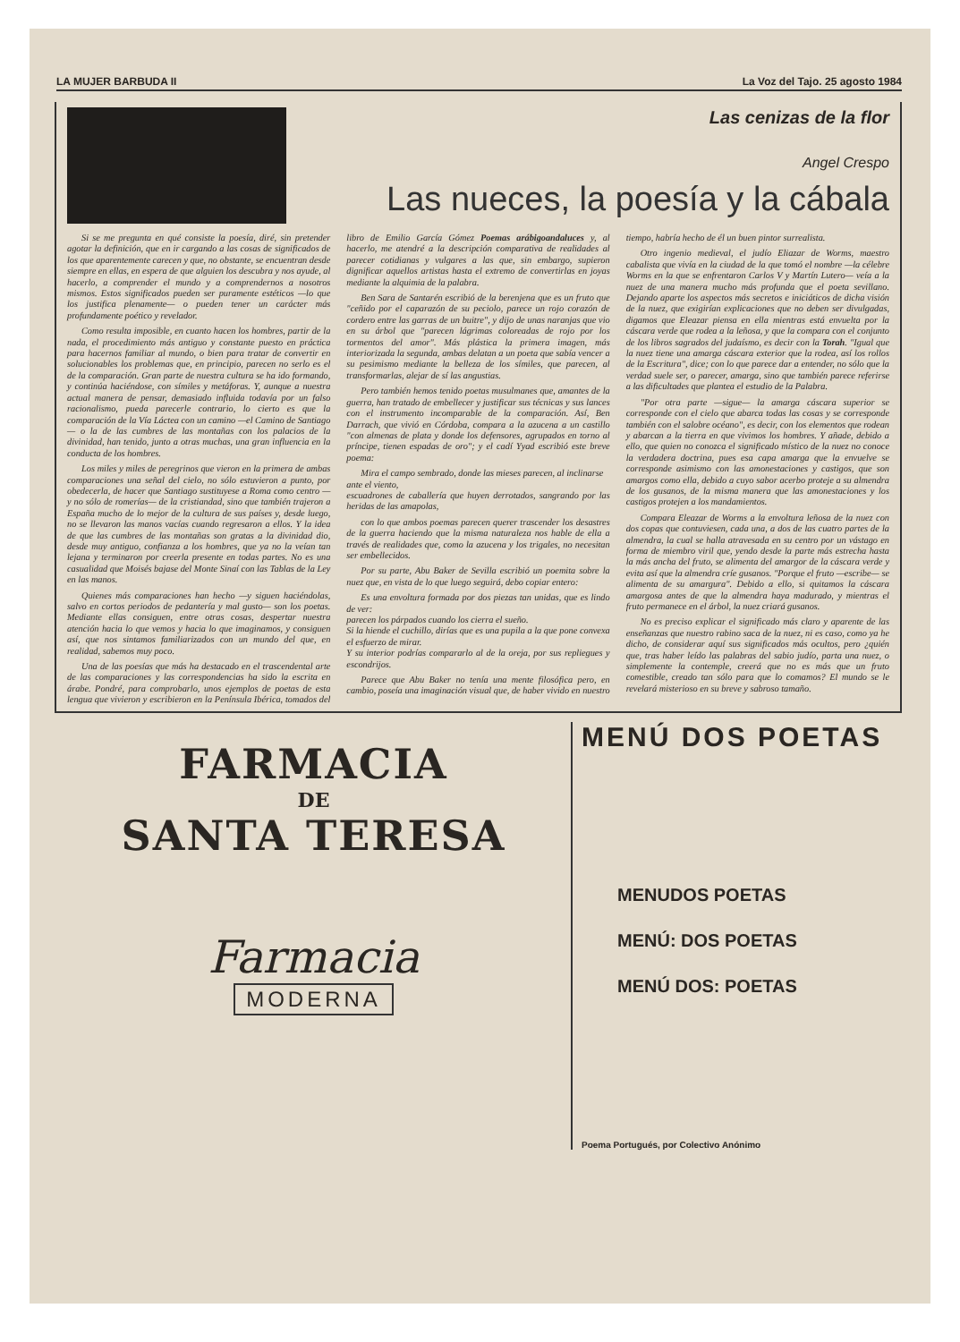LA MUJER BARBUDA II La Voz del Tajo. 25 agosto 1984
Las cenizas de la flor
Angel Crespo
Las nueces, la poesía y la cábala
Si se me pregunta en qué consiste la poesía, diré, sin pretender agotar la definición, que en ir cargando a las cosas de significados de los que aparentemente carecen y que, no obstante, se encuentran desde siempre en ellas, en espera de que alguien los descubra y nos ayude, al hacerlo, a comprender el mundo y a comprendernos a nosotros mismos. Estos significados pueden ser puramente estéticos —lo que los justifica plenamente— o pueden tener un carácter más profundamente poético y revelador.
Como resulta imposible, en cuanto hacen los hombres, partir de la nada, el procedimiento más antiguo y constante puesto en práctica para hacernos familiar al mundo, o bien para tratar de convertir en solucionables los problemas que, en principio, parecen no serlo es el de la comparación. Gran parte de nuestra cultura se ha ido formando, y continúa haciéndose, con símiles y metáforas. Y, aunque a nuestra actual manera de pensar, demasiado influida todavía por un falso racionalismo, pueda parecerle contrario, lo cierto es que la comparación de la Vía Láctea con un camino —el Camino de Santiago— o la de las cumbres de las montañas con los palacios de la divinidad, han tenido, junto a otras muchas, una gran influencia en la conducta de los hombres.
Los miles y miles de peregrinos que vieron en la primera de ambas comparaciones una señal del cielo, no sólo estuvieron a punto, por obedecerla, de hacer que Santiago sustituyese a Roma como centro —y no sólo de romerías— de la cristiandad, sino que también trajeron a España mucho de lo mejor de la cultura de sus países y, desde luego, no se llevaron las manos vacías cuando regresaron a ellos. Y la idea de que las cumbres de las montañas son gratas a la divinidad dio, desde muy antiguo, confianza a los hombres, que ya no la veían tan lejana y terminaron por creerla presente en todas partes. No es una casualidad que Moisés bajase del Monte Sinaí con las Tablas de la Ley en las manos.
Quienes más comparaciones han hecho —y siguen haciéndolas, salvo en cortos periodos de pedantería y mal gusto— son los poetas. Mediante ellas consiguen, entre otras cosas, despertar nuestra atención hacia lo que vemos y hacia lo que imaginamos, y consiguen así, que nos sintamos familiarizados con un mundo del que, en realidad, sabemos muy poco.
Una de las poesías que más ha destacado en el trascendental arte de las comparaciones y las correspondencias ha sido la escrita en árabe. Pondré, para comprobarlo, unos ejemplos de poetas de esta lengua que vivieron y escribieron en la Península Ibérica, tomados del libro de Emilio García Gómez Poemas arábigoandaluces y, al hacerlo, me atendré a la descripción comparativa de realidades al parecer cotidianas y vulgares a las que, sin embargo, supieron dignificar aquellos artistas hasta el extremo de convertirlas en joyas mediante la alquimia de la palabra.
Ben Sara de Santarén escribió de la berenjena que es un fruto que "ceñido por el caparazón de su peciolo, parece un rojo corazón de cordero entre las garras de un buitre", y dijo de unas naranjas que vio en su árbol que "parecen lágrimas coloreadas de rojo por los tormentos del amor". Más plástica la primera imagen, más interiorizada la segunda, ambas delatan a un poeta que sabía vencer a su pesimismo mediante la belleza de los símiles, que parecen, al transformarlas, alejar de sí las angustias.
Pero también hemos tenido poetas musulmanes que, amantes de la guerra, han tratado de embellecer y justificar sus técnicas y sus lances con el instrumento incomparable de la comparación. Así, Ben Darrach, que vivió en Córdoba, compara a la azucena a un castillo "con almenas de plata y donde los defensores, agrupados en torno al príncipe, tienen espadas de oro"; y el cadí Yyad escribió este breve poema:
Mira el campo sembrado, donde las mieses parecen, al inclinarse
ante el viento,
escuadrones de caballería que huyen derrotados, sangrando por las heridas de las amapolas,
con lo que ambos poemas parecen querer trascender los desastres de la guerra haciendo que la misma naturaleza nos hable de ella a través de realidades que, como la azucena y los trigales, no necesitan ser embellecidos.
Por su parte, Abu Baker de Sevilla escribió un poemita sobre la nuez que, en vista de lo que luego seguirá, debo copiar entero:
Es una envoltura formada por dos piezas tan unidas, que es lindo de ver:
parecen los párpados cuando los cierra el sueño.
Si la hiende el cuchillo, dirías que es una pupila a la que pone convexa el esfuerzo de mirar.
Y su interior podrías compararlo al de la oreja, por sus repliegues y escondrijos.
Parece que Abu Baker no tenía una mente filosófica pero, en cambio, poseía una imaginación visual que, de haber vivido en nuestro tiempo, habría hecho de él un buen pintor surrealista.
Otro ingenio medieval, el judío Eliazar de Worms, maestro cabalista que vivía en la ciudad de la que tomó el nombre —la célebre Worms en la que se enfrentaron Carlos V y Martín Lutero— veía a la nuez de una manera mucho más profunda que el poeta sevillano. Dejando aparte los aspectos más secretos e iniciáticos de dicha visión de la nuez, que exigirían explicaciones que no deben ser divulgadas, digamos que Eleazar piensa en ella mientras está envuelta por la cáscara verde que rodea a la leñosa, y que la compara con el conjunto de los libros sagrados del judaísmo, es decir con la Torah. "Igual que la nuez tiene una amarga cáscara exterior que la rodea, así los rollos de la Escritura", dice; con lo que parece dar a entender, no sólo que la verdad suele ser, o parecer, amarga, sino que también parece referirse a las dificultades que plantea el estudio de la Palabra.
"Por otra parte —sigue— la amarga cáscara superior se corresponde con el cielo que abarca todas las cosas y se corresponde también con el salobre océano", es decir, con los elementos que rodean y abarcan a la tierra en que vivimos los hombres. Y añade, debido a ello, que quien no conozca el significado místico de la nuez no conoce la verdadera doctrina, pues esa capa amarga que la envuelve se corresponde asimismo con las amonestaciones y castigos, que son amargos como ella, debido a cuyo sabor acerbo proteje a su almendra de los gusanos, de la misma manera que las amonestaciones y los castigos protejen a los mandamientos.
Compara Eleazar de Worms a la envoltura leñosa de la nuez con dos copas que contuviesen, cada una, a dos de las cuatro partes de la almendra, la cual se halla atravesada en su centro por un vástago en forma de miembro viril que, yendo desde la parte más estrecha hasta la más ancha del fruto, se alimenta del amargor de la cáscara verde y evita así que la almendra críe gusanos. "Porque el fruto —escribe— se alimenta de su amargura". Debido a ello, si quitamos la cáscara amargosa antes de que la almendra haya madurado, y mientras el fruto permanece en el árbol, la nuez criará gusanos.
No es preciso explicar el significado más claro y aparente de las enseñanzas que nuestro rabino saca de la nuez, ni es caso, como ya he dicho, de considerar aquí sus significados más ocultos, pero ¿quién que, tras haber leído las palabras del sabio judío, parta una nuez, o simplemente la contemple, creerá que no es más que un fruto comestible, creado tan sólo para que lo comamos? El mundo se le revelará misterioso en su breve y sabroso tamaño.
FARMACIA
DE
SANTA TERESA
Farmacia
MODERNA
MENÚ DOS POETAS
MENUDOS POETAS
MENÚ: DOS POETAS
MENÚ DOS: POETAS
Poema Portugués, por Colectivo Anónimo